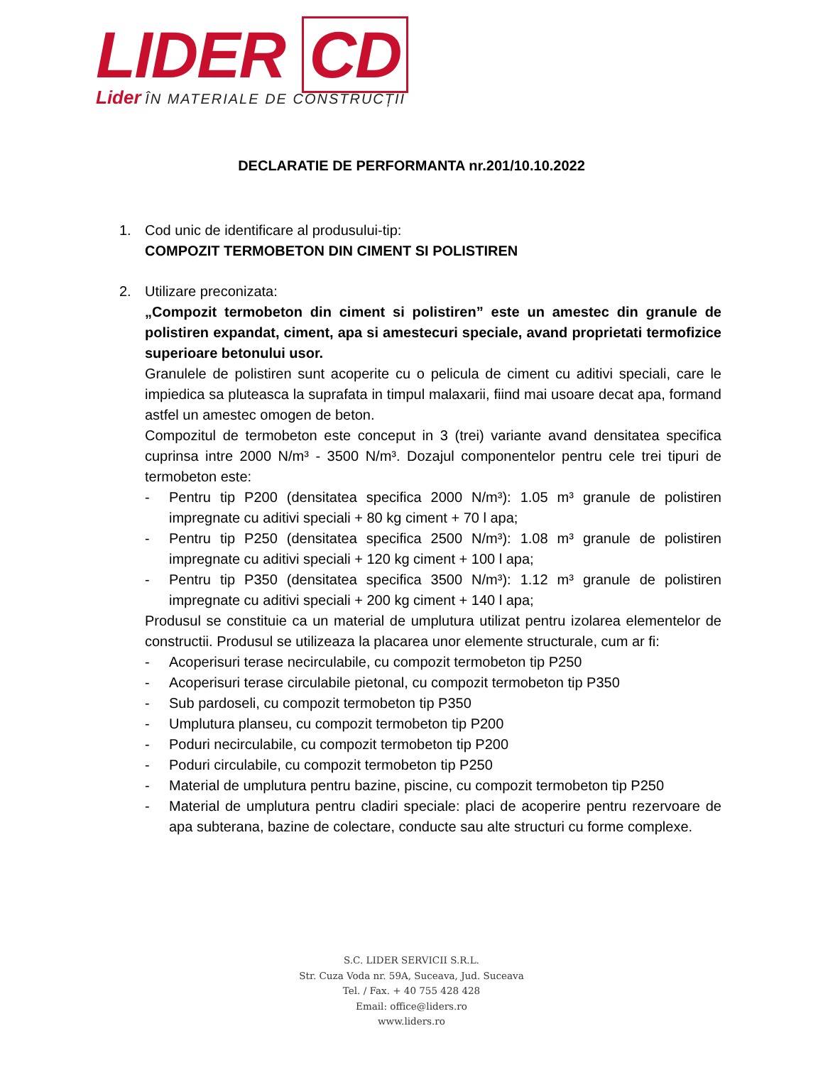LIDER CD
Lider ÎN MATERIALE DE CONSTRUCȚII
DECLARATIE DE PERFORMANTA nr.201/10.10.2022
1. Cod unic de identificare al produsului-tip:
COMPOZIT TERMOBETON DIN CIMENT SI POLISTIREN
2. Utilizare preconizata:
„Compozit termobeton din ciment si polistiren” este un amestec din granule de polistiren expandat, ciment, apa si amestecuri speciale, avand proprietati termofizice superioare betonului usor.
Granulele de polistiren sunt acoperite cu o pelicula de ciment cu aditivi speciali, care le impiedica sa pluteasca la suprafata in timpul malaxarii, fiind mai usoare decat apa, formand astfel un amestec omogen de beton.
Compozitul de termobeton este conceput in 3 (trei) variante avand densitatea specifica cuprinsa intre 2000 N/m³ - 3500 N/m³. Dozajul componentelor pentru cele trei tipuri de termobeton este:
- Pentru tip P200 (densitatea specifica 2000 N/m³): 1.05 m³ granule de polistiren impregnate cu aditivi speciali + 80 kg ciment + 70 l apa;
- Pentru tip P250 (densitatea specifica 2500 N/m³): 1.08 m³ granule de polistiren impregnate cu aditivi speciali + 120 kg ciment + 100 l apa;
- Pentru tip P350 (densitatea specifica 3500 N/m³): 1.12 m³ granule de polistiren impregnate cu aditivi speciali + 200 kg ciment + 140 l apa;
Produsul se constituie ca un material de umplutura utilizat pentru izolarea elementelor de constructii. Produsul se utilizeaza la placarea unor elemente structurale, cum ar fi:
- Acoperisuri terase necirculabile, cu compozit termobeton tip P250
- Acoperisuri terase circulabile pietonal, cu compozit termobeton tip P350
- Sub pardoseli, cu compozit termobeton tip P350
- Umplutura planseu, cu compozit termobeton tip P200
- Poduri necirculabile, cu compozit termobeton tip P200
- Poduri circulabile, cu compozit termobeton tip P250
- Material de umplutura pentru bazine, piscine, cu compozit termobeton tip P250
- Material de umplutura pentru cladiri speciale: placi de acoperire pentru rezervoare de apa subterana, bazine de colectare, conducte sau alte structuri cu forme complexe.
S.C. LIDER SERVICII S.R.L.
Str. Cuza Voda nr. 59A, Suceava, Jud. Suceava
Tel. / Fax. + 40 755 428 428
Email: office@liders.ro
www.liders.ro